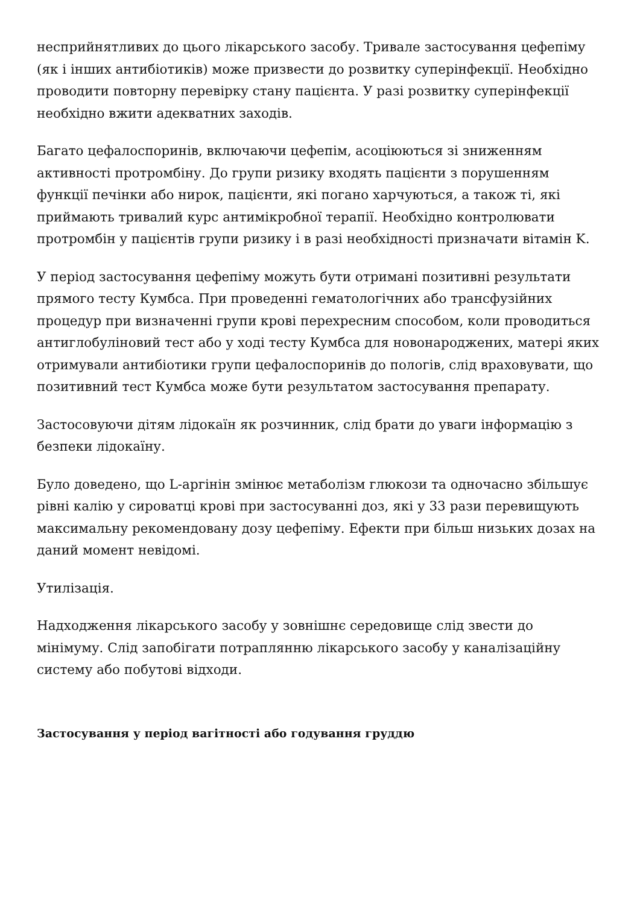несприйнятливих до цього лікарського засобу. Тривале застосування цефепіму (як і інших антибіотиків) може призвести до розвитку суперінфекції. Необхідно проводити повторну перевірку стану пацієнта. У разі розвитку суперінфекції необхідно вжити адекватних заходів.
Багато цефалоспоринів, включаючи цефепім, асоціюються зі зниженням активності протромбіну. До групи ризику входять пацієнти з порушенням функції печінки або нирок, пацієнти, які погано харчуються, а також ті, які приймають тривалий курс антимікробної терапії. Необхідно контролювати протромбін у пацієнтів групи ризику і в разі необхідності призначати вітамін K.
У період застосування цефепіму можуть бути отримані позитивні результати прямого тесту Кумбса. При проведенні гематологічних або трансфузійних процедур при визначенні групи крові перехресним способом, коли проводиться антиглобуліновий тест або у ході тесту Кумбса для новонароджених, матері яких отримували антибіотики групи цефалоспоринів до пологів, слід враховувати, що позитивний тест Кумбса може бути результатом застосування препарату.
Застосовуючи дітям лідокаїн як розчинник, слід брати до уваги інформацію з безпеки лідокаїну.
Було доведено, що L-аргінін змінює метаболізм глюкози та одночасно збільшує рівні калію у сироватці крові при застосуванні доз, які у 33 рази перевищують максимальну рекомендовану дозу цефепіму. Ефекти при більш низьких дозах на даний момент невідомі.
Утилізація.
Надходження лікарського засобу у зовнішнє середовище слід звести до мінімуму. Слід запобігати потраплянню лікарського засобу у каналізаційну систему або побутові відходи.
Застосування у період вагітності або годування груддю